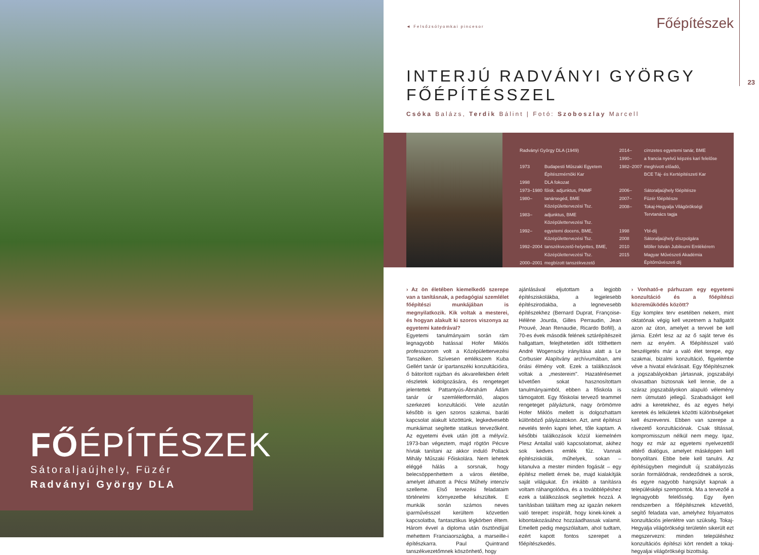FŐÉPÍTÉSZEK
Sátoraljaújhely, Füzér
Radványi György DLA
◄ Felsőzsólyomkai pincesor Főépítészek
23
INTERJÚ RADVÁNYI GYÖRGY FŐÉPÍTÉSSZEL
Csóka Balázs, Terdik Bálint | Fotó: Szoboszlay Marcell
| Radványi György DLA (1949) | |
| 1973 | Budapesti Műszaki Egyetem Építészmérnöki Kar |
| 1998 | DLA fokozat |
| 1973–1980 | főisk. adjunktus, PMMF |
| 1980– | tanársegéd, BME Középülettervezési Tsz. |
| 1983– | adjunktus, BME Középülettervezési Tsz. |
| 1992– | egyetemi docens, BME, Középülettervezési Tsz. |
| 1992–2004 | tanszékvezető-helyettes, BME, Középülettervezési Tsz. |
| 2000–2001 | megbízott tanszékvezető |
| 2014– | címzetes egyetemi tanár, BME |
| 1990– | a francia nyelvű képzés kari felelőse |
| 1982–2007 | meghívott előadó, BCE Táj- és Kertépítészeti Kar |
| 2006– | Sátoraljaújhely főépítésze |
| 2007– | Füzér főépítésze |
| 2008– | Tokaj-Hegyalja Világörökségi Tervtanács tagja |
| 1998 | Ybl-díj |
| 2008 | Sátoraljaújhely díszpolgára |
| 2010 | Möller István Jubileumi Emlékérem |
| 2015 | Magyar Művészeti Akadémia Építőművészeti díj |
› Az ön életében kiemelkedő szerepe van a tanításnak, a pedagógiai szemlélet főépítészi munkájában is megnyilatkozik. Kik voltak a mesterei, és hogyan alakult ki szoros viszonya az egyetemi katedrával?
Egyetemi tanulmányaim során rám legnagyobb hatással Hofer Miklós professzorom volt a Középülettervezési Tanszéken. Szívesen emlékszem Kuba Gellért tanár úr ipartanszéki konzultációira, ő bátorított rajzban és akvarellekben érlelt részletek kidolgozására, és rengeteget jelentettek Pattantyús-Ábrahám Ádám tanár úr szemléletformáló, alapos szerkezeti konzultációi. Vele azután később is igen szoros szakmai, baráti kapcsolat alakult közöttünk, legkedvesebb munkáimat segítette statikus tervezőként. Az egyetemi évek után jött a mélyvíz. 1973-ban végeztem, majd rögtön Pécsre hívtak tanítani az akkor induló Pollack Mihály Műszaki Főiskolára. Nem lehetek eléggé hálás a sorsnak, hogy belecsöppenhettem a város életébe, amelyet áthatott a Pécsi Műhely intenzív szelleme. Első tervezési feladataim történelmi környezetbe készültek. E munkák során számos neves iparművésszel kerültem közvetlen kapcsolatba, fantasztikus légkörben éltem. Három évvel a diploma után ösztöndíjjal mehettem Franciaországba, a marseille-i építészkarra. Paul Quintrand tanszékvezetőmnek köszönhető, hogy
ajánlásával eljutottam a legjobb építésziskolákba, a legjelesebb építésziroda­kba, a legnevesebb építészekhez (Bernard Duprat, Françoise-Hélène Jourda, Gilles Perraudin, Jean Prouvé, Jean Renaudie, Ricardo Bofill), a 70-es évek második felének sztárépítészeit hallgattam, felejthetetlen időt tölthettem André Wogenscky irányítása alatt a Le Corbusier Alapítvány archívumában, ami óriási élmény volt. Ezek a találkozások voltak a „mestereim". Hazatérésemet követően sokat hasznosítottam tanulmányaimból, ebben a főiskola is támogatott. Egy főiskolai tervező teammel rengeteget pályáztunk, nagy örömömre Hofer Miklós mellett is dolgozhattam különböző pályázatokon. Azt, amit építészi nevelés terén kapni lehet, tőle kaptam. A későbbi találkozások közül kiemelném Plesz Antallal való kapcsolatomat, akihez sok kedves emlék fűz. Vannak építésziskolák, műhelyek, sokan – kitanulva a mester minden fogását – egy építész mellett érnek be, majd kialakítják saját világukat. Én inkább a tanításra voltam ráhangolódva, és a továbblépéshez ezek a találkozások segítettek hozzá. A tanításban találtam meg az igazán nekem való terepet: inspirált, hogy kinek-kinek a kibontakozásához hozzáadhassak valamit. Emellett pedig megszólaltam, ahol tudtam, ezért kapott fontos szerepet a főépítészkedés.
› Vonható-e párhuzam egy egyetemi konzultáció és a főépítészi közreműködés között?
Egy komplex terv esetében nekem, mint oktatónak végig kell vezetnem a hallgatót azon az úton, amelyet a tervvel be kell járnia. Ezért lesz az az ő saját terve és nem az enyém. A főépítésszel való beszélgetés már a való élet terepe, egy szakmai, bizalmi konzultáció, figyelembe véve a hivatal elvárásait. Egy főépítésznek a jogszabályokban jártasnak, jogszabályi olvasatban biztosnak kell lennie, de a száraz jogszabályokon alapuló vélemény nem útmutató jellegű. Szabadságot kell adni a keretekhez, és az egyes helyi keretek és lelkületek közötti különbségeket kell észrevenni. Ebben van szerepe a rávezető konzultációnak. Csak tiltással, kompromisszum nélkül nem megy. Igaz, hogy ez már az egyetemi nyelvezettől eltérő dialógus, amelyet másképpen kell bonyolítani. Ebbe bele kell tanulni. Az építésügyben megindult új szabályozás során formálódnak, rendeződnek a sorok, és egyre nagyobb hangsúlyt kapnak a településképi szempontok. Ma a tervezőé a legnagyobb felelősség. Egy ilyen rendszerben a főépítésznek közvetítő, segítő feladata van, amelyhez folyamatos konzultációs jelenlétre van szükség. Tokaj-Hegyalja világörökségi területén sikerült ezt megszervezni: minden településhez konzultációs építészi kört rendelt a tokaj-hegyaljai világörökségi bizottság.